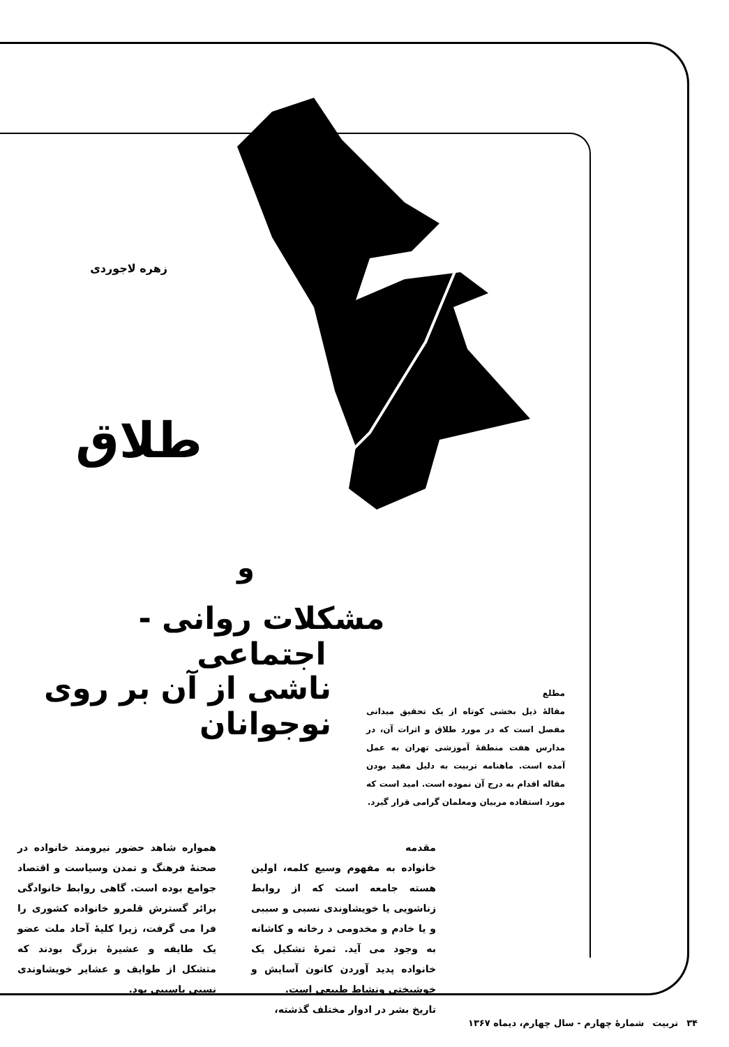زهره لاجوردی
طلاق
و
مشکلات روانی - اجتماعی
ناشی از آن بر روی نوجوانان
مطلع
مقالهٔ ذیل بخشی کوتاه از یک تحقیق میدانی مفصل است که در مورد طلاق و اثرات آن، در مدارس هفت منطقهٔ آموزشی تهران به عمل آمده است. ماهنامه تربیت به دلیل مفید بودن مقاله اقدام به درج آن نموده است. امید است که مورد استفاده مربیان ومعلمان گرامی قرار گیرد.
مقدمه
خانواده به مفهوم وسیع کلمه، اولین هسته جامعه است که از روابط زناشویی یا خویشاوندی نسبی و سببی و یا خادم و مخدومی د رخانه و کاشانه به وجود می آید. ثمرهٔ تشکیل یک خانواده پدید آوردن کانون آسایش و خوشبختی ونشاط طبیعی است.
تاریخ بشر در ادوار مختلف گذشته،
همواره شاهد حضور نیرومند خانواده در صحنهٔ فرهنگ و تمدن وسیاست و اقتصاد جوامع بوده است. گاهی روابط خانوادگی برائر گسترش قلمرو خانواده کشوری را فرا می گرفت، زیرا کلیهٔ آحاد ملت عضو یک طایفه و عشیرهٔ بزرگ بودند که متشکل از طوایف و عشایر خویشاوندی نسبی یاسببی بود.
۳۴ تربیت شمارهٔ چهارم - سال چهارم، دیماه ۱۳۶۷